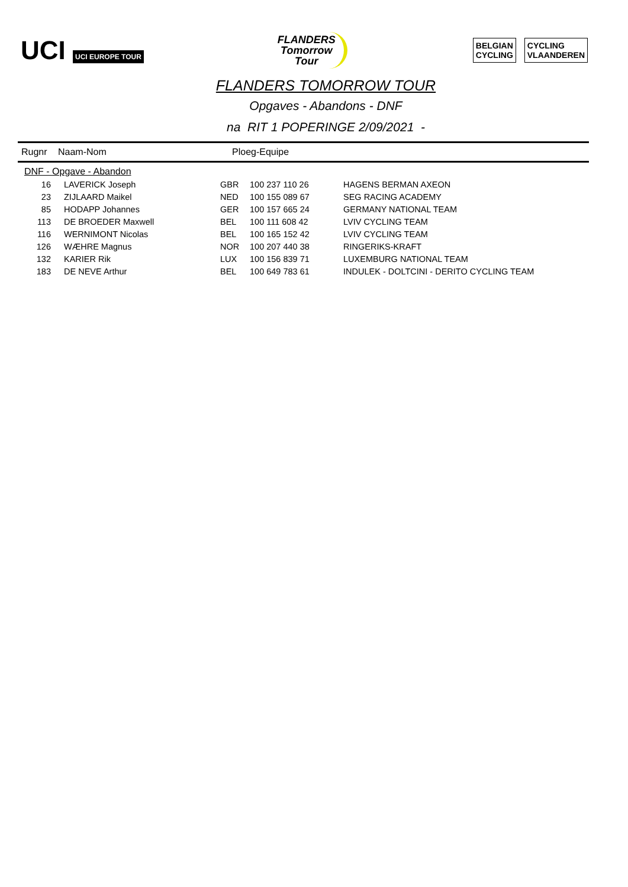UCI UCI EUROPE TOUR
FLANDERS
Tomorrow
Tour
BELGIAN
CYCLING
CYCLING
VLAANDEREN
FLANDERS TOMORROW TOUR
Opgaves - Abandons - DNF
na RIT 1 POPERINGE 2/09/2021 -
Rugnr Naam-Nom Ploeg-Equipe
| DNF - Opgave - Abandon | | | | |
| 16 | LAVERICK Joseph | GBR | 100 237 110 26 | HAGENS BERMAN AXEON |
| 23 | ZIJLAARD Maikel | NED | 100 155 089 67 | SEG RACING ACADEMY |
| 85 | HODAPP Johannes | GER | 100 157 665 24 | GERMANY NATIONAL TEAM |
| 113 | DE BROEDER Maxwell | BEL | 100 111 608 42 | LVIV CYCLING TEAM |
| 116 | WERNIMONT Nicolas | BEL | 100 165 152 42 | LVIV CYCLING TEAM |
| 126 | WÆHRE Magnus | NOR | 100 207 440 38 | RINGERIKS-KRAFT |
| 132 | KARIER Rik | LUX | 100 156 839 71 | LUXEMBURG NATIONAL TEAM |
| 183 | DE NEVE Arthur | BEL | 100 649 783 61 | INDULEK - DOLTCINI - DERITO CYCLING TEAM |